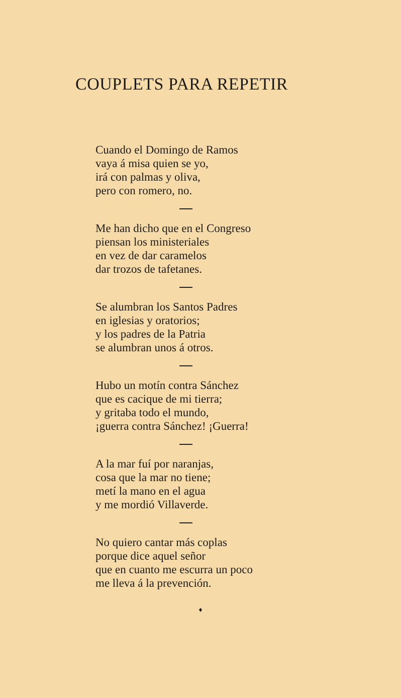COUPLETS PARA REPETIR
Cuando el Domingo de Ramos
vaya á misa quien se yo,
irá con palmas y oliva,
pero con romero, no.
Me han dicho que en el Congreso
piensan los ministeriales
en vez de dar caramelos
dar trozos de tafetanes.
Se alumbran los Santos Padres
en iglesias y oratorios;
y los padres de la Patria
se alumbran unos á otros.
Hubo un motín contra Sánchez
que es cacique de mi tierra;
y gritaba todo el mundo,
¡guerra contra Sánchez! ¡Guerra!
A la mar fuí por naranjas,
cosa que la mar no tiene;
metí la mano en el agua
y me mordió Villaverde.
No quiero cantar más coplas
porque dice aquel señor
que en cuanto me escurra un poco
me lleva á la prevención.
♦